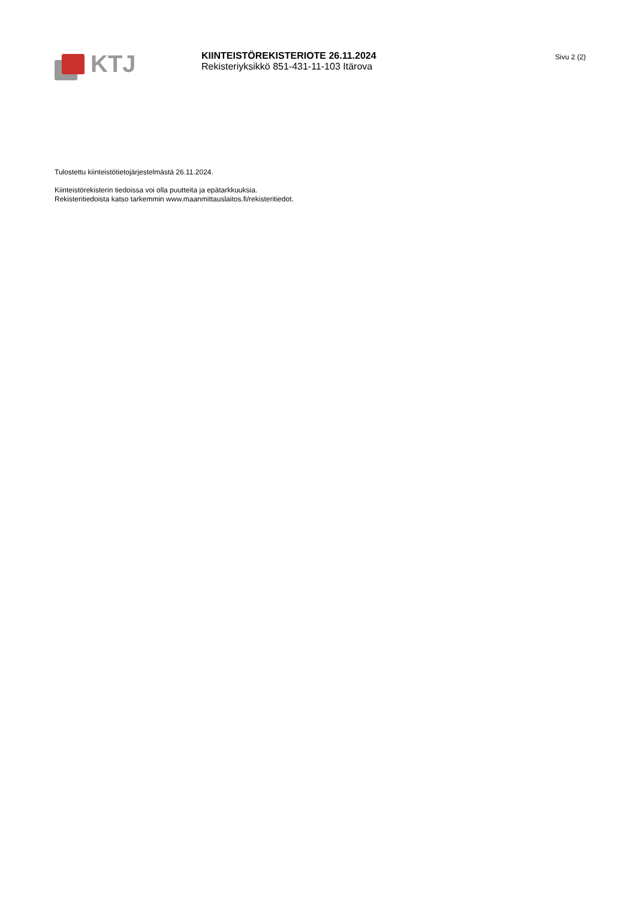KTJ
KIINTEISTÖREKISTERIOTE 26.11.2024
Rekisteriyksikkö 851-431-11-103 Itärova
Sivu 2 (2)
Tulostettu kiinteistötietojärjestelmästä 26.11.2024.
Kiinteistörekisterin tiedoissa voi olla puutteita ja epätarkkuuksia.
Rekisteritiedoista katso tarkemmin www.maanmittauslaitos.fi/rekisteritiedot.